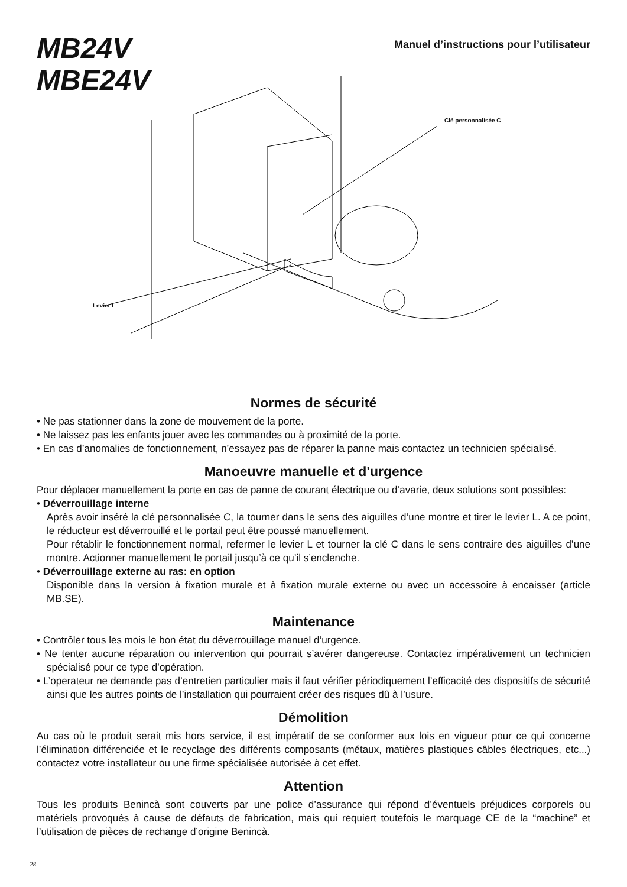MB24V
MBE24V
Manuel d’instructions pour l’utilisateur
Clé personnalisée C
Levier L
Normes de sécurité
• Ne pas stationner dans la zone de mouvement de la porte.
• Ne laissez pas les enfants jouer avec les commandes ou à proximité de la porte.
• En cas d’anomalies de fonctionnement, n’essayez pas de réparer la panne mais contactez un technicien spécialisé.
Manoeuvre manuelle et d'urgence
Pour déplacer manuellement la porte en cas de panne de courant électrique ou d’avarie, deux solutions sont possibles:
• Déverrouillage interne
Après avoir inséré la clé personnalisée C, la tourner dans le sens des aiguilles d’une montre et tirer le levier L. A ce point, le réducteur est déverrouillé et le portail peut être poussé manuellement.
Pour rétablir le fonctionnement normal, refermer le levier L et tourner la clé C dans le sens contraire des aiguilles d’une montre. Actionner manuellement le portail jusqu’à ce qu’il s’enclenche.
• Déverrouillage externe au ras: en option
Disponible dans la version à fixation murale et à fixation murale externe ou avec un accessoire à encaisser (article MB.SE).
Maintenance
• Contrôler tous les mois le bon état du déverrouillage manuel d’urgence.
• Ne tenter aucune réparation ou intervention qui pourrait s’avérer dangereuse. Contactez impérativement un technicien spécialisé pour ce type d’opération.
• L’operateur ne demande pas d’entretien particulier mais il faut vérifier périodiquement l’efficacité des dispositifs de sécurité ainsi que les autres points de l’installation qui pourraient créer des risques dû à l’usure.
Démolition
Au cas où le produit serait mis hors service, il est impératif de se conformer aux lois en vigueur pour ce qui concerne l’élimination différenciée et le recyclage des différents composants (métaux, matières plastiques câbles électriques, etc...) contactez votre installateur ou une firme spécialisée autorisée à cet effet.
Attention
Tous les produits Benincà sont couverts par une police d’assurance qui répond d’éventuels préjudices corporels ou matériels provoqués à cause de défauts de fabrication, mais qui requiert toutefois le marquage CE de la “machine” et l’utilisation de pièces de rechange d’origine Benincà.
28